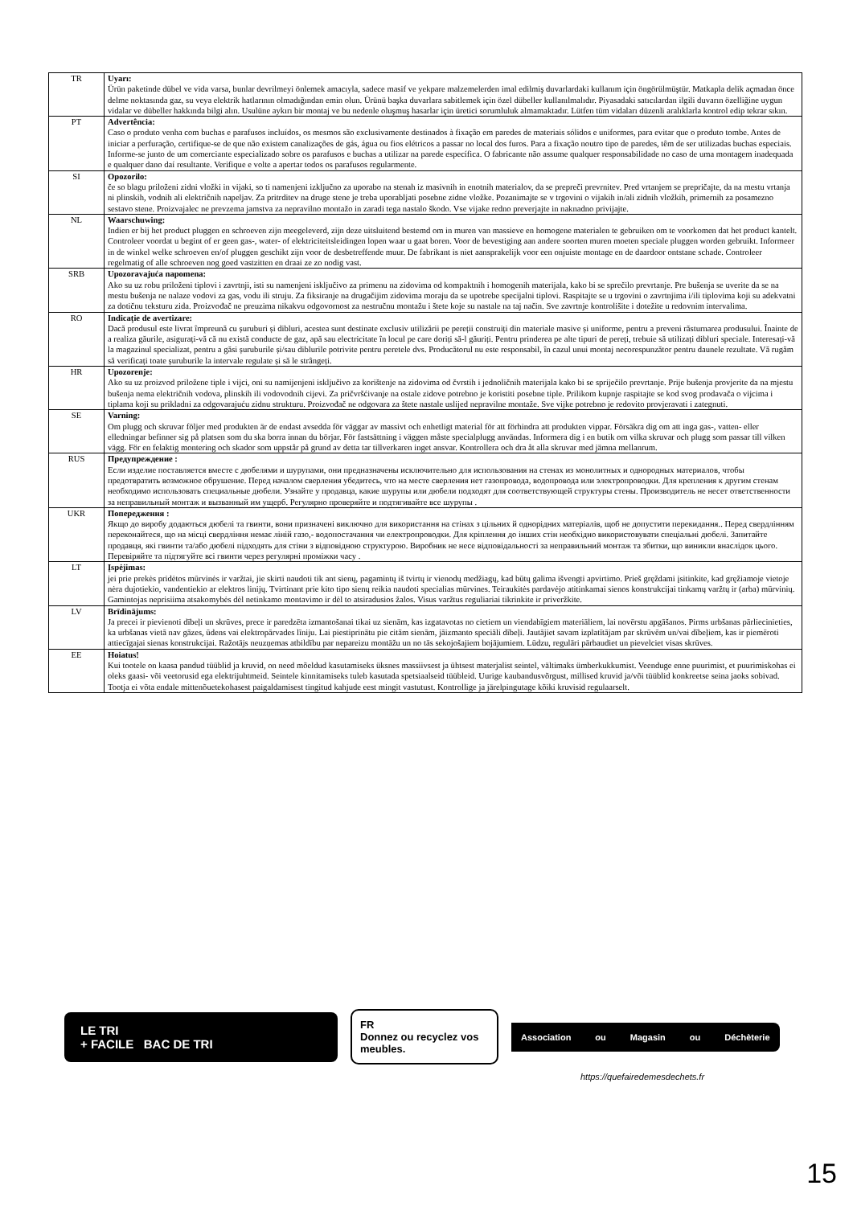| TR | Uyarı: Ürün paketinde dübel ve vida varsa, bunlar devrilmeyi önlemek amacıyla, sadece masif ve yekpare malzemelerden imal edilmiş duvarlardaki kullanım için öngörülmüştür. Matkapla delik açmadan önce delme noktasında gaz, su veya elektrik hatlarının olmadığından emin olun. Ürünü başka duvarlara sabitlemek için özel dübeller kullanılmalıdır. Piyasadaki satıcılardan ilgili duvarın özelliğine uygun vidalar ve dübeller hakkında bilgi alın. Usulüne aykırı bir montaj ve bu nedenle oluşmuş hasarlar için üretici sorumluluk almamaktadır. Lütfen tüm vidaları düzenli aralıklarla kontrol edip tekrar sıkın. |
| PT | Advertência: Caso o produto venha com buchas e parafusos incluídos, os mesmos são exclusivamente destinados à fixação em paredes de materiais sólidos e uniformes, para evitar que o produto tombe. Antes de iniciar a perfuração, certifique-se de que não existem canalizações de gás, água ou fios elétricos a passar no local dos furos. Para a fixação noutro tipo de paredes, têm de ser utilizadas buchas especiais. Informe-se junto de um comerciante especializado sobre os parafusos e buchas a utilizar na parede específica. O fabricante não assume qualquer responsabilidade no caso de uma montagem inadequada e qualquer dano daí resultante. Verifique e volte a apertar todos os parafusos regularmente. |
| SI | Opozorilo: če so blagu priloženi zidni vložki in vijaki, so ti namenjeni izključno za uporabo na stenah iz masivnih in enotnih materialov, da se prepreči prevrnitev. Pred vrtanjem se prepričajte, da na mestu vrtanja ni plinskih, vodnih ali električnih napeljav. Za pritrditev na druge stene je treba uporabljati posebne zidne vložke. Pozanimajte se v trgovini o vijakih in/ali zidnih vložkih, primernih za posamezno sestavo stene. Proizvajalec ne prevzema jamstva za nepravilno montažo in zaradi tega nastalo škodo. Vse vijake redno preverjajte in naknadno privijajte. |
| NL | Waarschuwing: Indien er bij het product pluggen en schroeven zijn meegeleverd, zijn deze uitsluitend bestemd om in muren van massieve en homogene materialen te gebruiken om te voorkomen dat het product kantelt. Controleer voordat u begint of er geen gas-, water- of elektriciteitsleidingen lopen waar u gaat boren. Voor de bevestiging aan andere soorten muren moeten speciale pluggen worden gebruikt. Informeer in de winkel welke schroeven en/of pluggen geschikt zijn voor de desbetreffende muur. De fabrikant is niet aansprakelijk voor een onjuiste montage en de daardoor ontstane schade. Controleer regelmatig of alle schroeven nog goed vastzitten en draai ze zo nodig vast. |
| SRB | Upozoravajuća napomena: Ako su uz robu priloženi tiplovi i zavrtnji, isti su namenjeni isključivo za primenu na zidovima od kompaktnih i homogenih materijala, kako bi se sprečilo prevrtanje. Pre bušenja se uverite da se na mestu bušenja ne nalaze vodovi za gas, vodu ili struju. Za fiksiranje na drugačijim zidovima moraju da se upotrebe specijalni tiplovi. Raspitajte se u trgovini o zavrtnjima i/ili tiplovima koji su adekvatni za dotičnu teksturu zida. Proizvođač ne preuzima nikakvu odgovornost za nestručnu montažu i štete koje su nastale na taj način. Sve zavrtnje kontrolišite i dotežite u redovnim intervalima. |
| RO | Indicație de avertizare: Dacă produsul este livrat împreună cu șuruburi și dibluri, acestea sunt destinate exclusiv utilizării pe pereții construiți din materiale masive și uniforme, pentru a preveni răsturnarea produsului. Înainte de a realiza găurile, asigurați-vă că nu există conducte de gaz, apă sau electricitate în locul pe care doriți să-l găuriți. Pentru prinderea pe alte tipuri de pereți, trebuie să utilizați dibluri speciale. Interesați-vă la magazinul specializat, pentru a găsi șuruburile și/sau diblurile potrivite pentru peretele dvs. Producătorul nu este responsabil, în cazul unui montaj necorespunzător pentru daunele rezultate. Vă rugăm să verificați toate șuruburile la intervale regulate și să le strângeți. |
| HR | Upozorenje: Ako su uz proizvod priložene tiple i vijci, oni su namijenjeni isključivo za korištenje na zidovima od čvrstih i jednoličnih materijala kako bi se spriječilo prevrtanje. Prije bušenja provjerite da na mjestu bušenja nema električnih vodova, plinskih ili vodovodnih cijevi. Za pričvršćivanje na ostale zidove potrebno je koristiti posebne tiple. Prilikom kupnje raspitajte se kod svog prodavača o vijcima i tiplama koji su prikladni za odgovarajuću zidnu strukturu. Proizvođač ne odgovara za štete nastale uslijed nepravilne montaže. Sve vijke potrebno je redovito provjeravati i zategnuti. |
| SE | Varning: Om plugg och skruvar följer med produkten är de endast avsedda för väggar av massivt och enhetligt material för att förhindra att produkten vippar. Försäkra dig om att inga gas-, vatten- eller elledningar befinner sig på platsen som du ska borra innan du börjar. För fastsättning i väggen måste specialplugg användas. Informera dig i en butik om vilka skruvar och plugg som passar till vilken vägg. För en felaktig montering och skador som uppstår på grund av detta tar tillverkaren inget ansvar. Kontrollera och dra åt alla skruvar med jämna mellanrum. |
| RUS | Предупреждение : Если изделие поставляется вместе с дюбелями и шурупами, они предназначены исключительно для использования на стенах из монолитных и однородных материалов, чтобы предотвратить возможное обрушение. Перед началом сверления убедитесь, что на месте сверления нет газопровода, водопровода или электропроводки. Для крепления к другим стенам необходимо использовать специальные дюбели. Узнайте у продавца, какие шурупы или дюбели подходят для соответствующей структуры стены. Производитель не несет ответственности за неправильный монтаж и вызванный им ущерб. Регулярно проверяйте и подтягивайте все шурупы . |
| UKR | Попередження : Якщо до виробу додаються дюбелі та гвинти, вони призначені виключно для використання на стінах з цільних й однорідних матеріалів, щоб не допустити перекидання.. Перед свердлінням переконайтеся, що на місці свердління немає ліній газо,- водопостачання чи електропроводки. Для кріплення до інших стін необхідно використовувати спеціальні дюбелі. Запитайте продавця, які гвинти та/або дюбелі підходять для стіни з відповідною структурою. Виробник не несе відповідальності за неправильний монтаж та збитки, що виникли внаслідок цього. Перевіряйте та підтягуйте всі гвинти через регулярні проміжки часу . |
| LT | Įspėjimas: jei prie prekės pridėtos mūrvinės ir varžtai, jie skirti naudoti tik ant sienų, pagamintų iš tvirtų ir vienodų medžiagų, kad būtų galima išvengti apvirtimo. Prieš gręždami įsitinkite, kad gręžiamoje vietoje nėra dujotiekio, vandentiekio ar elektros linijų. Tvirtinant prie kito tipo sienų reikia naudoti specialias mūrvines. Teiraukitės pardavėjo atitinkamai sienos konstrukcijai tinkamų varžtų ir (arba) mūrvinių. Gamintojas neprisiima atsakomybės dėl netinkamo montavimo ir dėl to atsiradusios žalos. Visus varžtus reguliariai tikrinkite ir priveržkite. |
| LV | Brīdinājums: Ja precei ir pievienoti dībeļi un skrūves, prece ir paredzēta izmantošanai tikai uz sienām, kas izgatavotas no cietiem un viendabīgiem materiāliem, lai novērstu apgāšanos. Pirms urbšanas pārliecinieties, ka urbšanas vietā nav gāzes, ūdens vai elektropārvades līniju. Lai piestiprinātu pie citām sienām, jāizmanto speciāli dībeļi. Jautājiet savam izplatītājam par skrūvēm un/vai dībeļiem, kas ir piemēroti attiecīgajai sienas konstrukcijai. Ražotājs neuzņemas atbildību par nepareizu montāžu un no tās sekojošajiem bojājumiem. Lūdzu, regulāri pārbaudiet un pievelciet visas skrūves. |
| EE | Hoiatus! Kui tootele on kaasa pandud tüüblid ja kruvid, on need mõeldud kasutamiseks üksnes massiivsest ja ühtsest materjalist seintel, vältimaks ümberkukkumist. Veenduge enne puurimist, et puurimiskohas ei oleks gaasi- või veetorusid ega elektrijuhtmeid. Seintele kinnitamiseks tuleb kasutada spetsiaalseid tüübleid. Uurige kaubandusvõrgust, millised kruvid ja/või tüüblid konkreetse seina jaoks sobivad. Tootja ei võta endale mittenõuetekohasest paigaldamisest tingitud kahjude eest mingit vastutust. Kontrollige ja järelpingutage kõiki kruvisid regulaarselt. |
LE TRI
+ FACILE BAC DE TRI
FR
Donnez ou recyclez vos meubles.
Association ou Magasin ou Déchèterie
https://quefairedemesdechets.fr
15